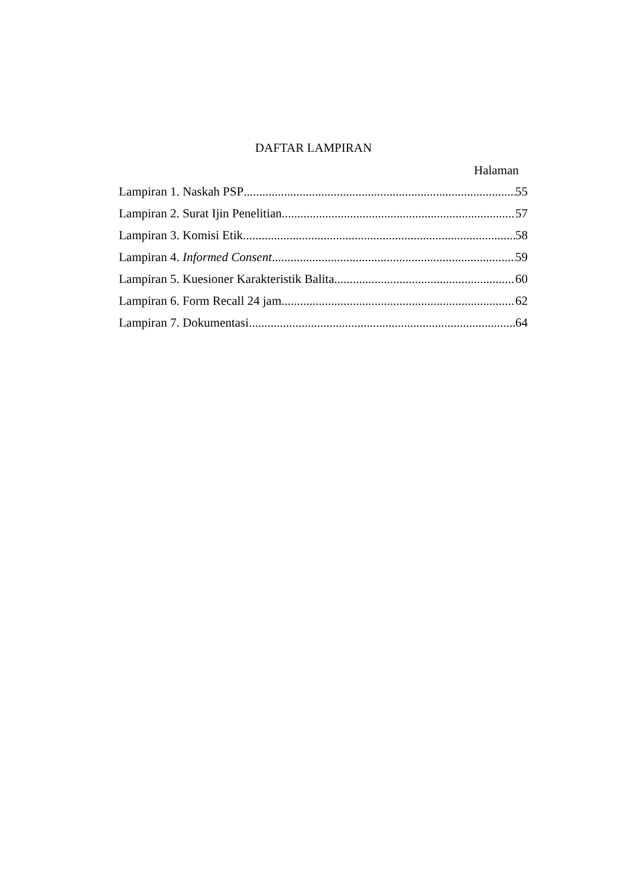DAFTAR LAMPIRAN
Halaman
Lampiran 1. Naskah PSP 55
Lampiran 2. Surat Ijin Penelitian 57
Lampiran 3. Komisi Etik 58
Lampiran 4. Informed Consent 59
Lampiran 5. Kuesioner Karakteristik Balita 60
Lampiran 6. Form Recall 24 jam 62
Lampiran 7. Dokumentasi 64